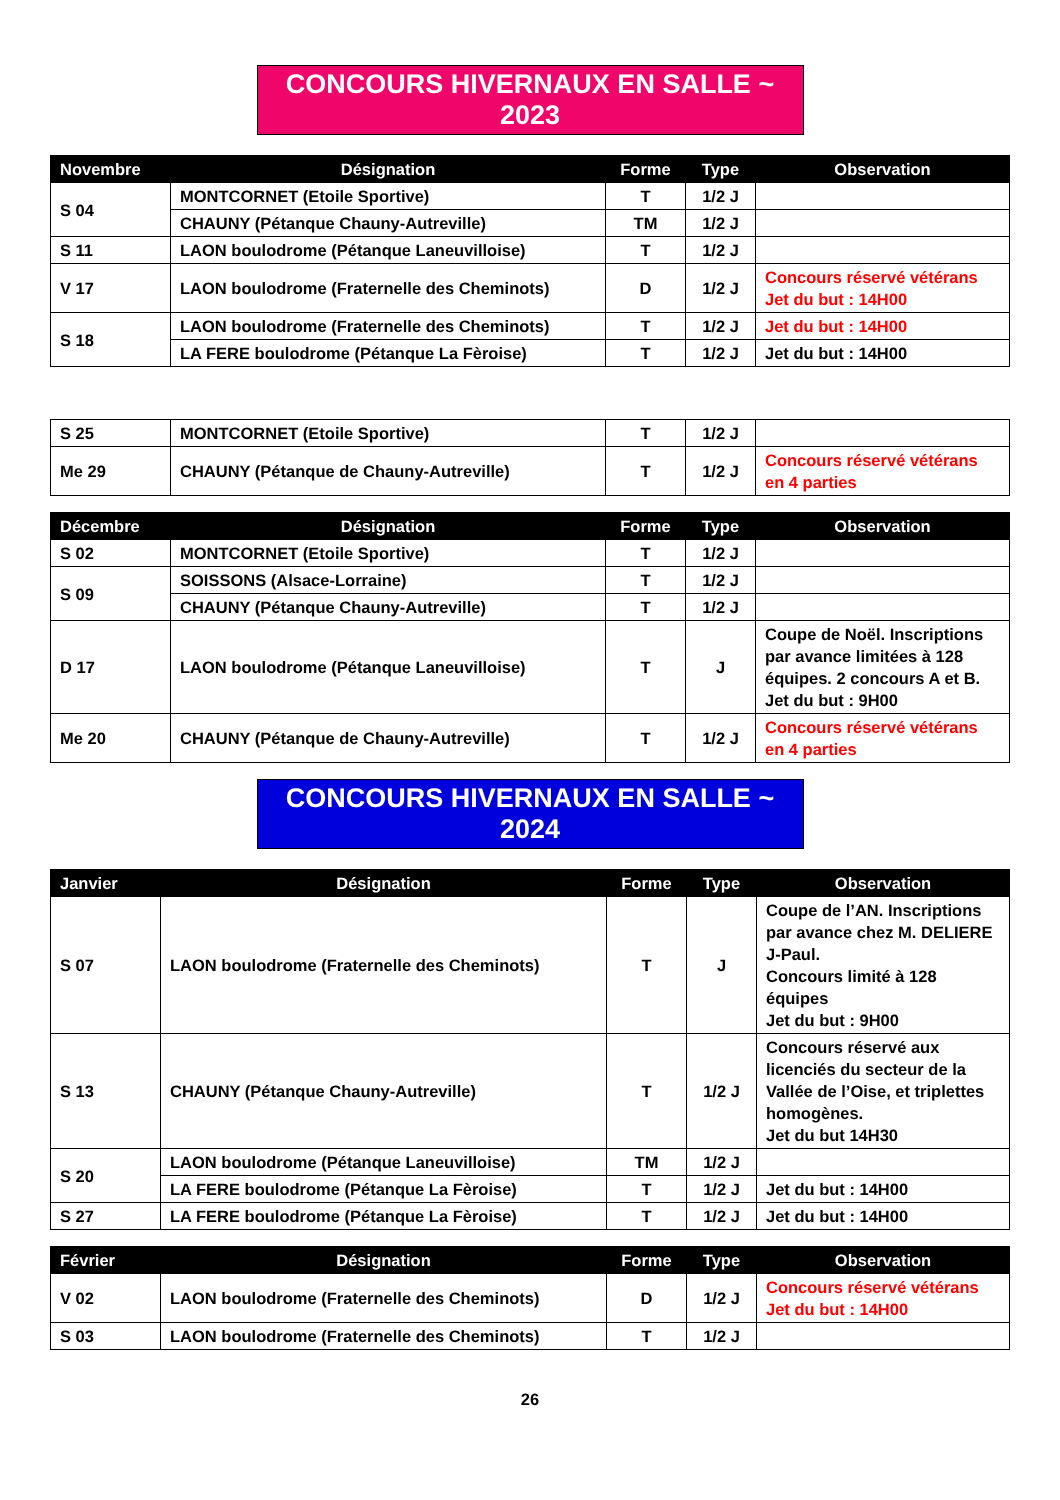CONCOURS HIVERNAUX EN SALLE ~ 2023
| Novembre | Désignation | Forme | Type | Observation |
| --- | --- | --- | --- | --- |
| S 04 | MONTCORNET (Etoile Sportive) | T | 1/2 J | |
| | CHAUNY (Pétanque Chauny-Autreville) | TM | 1/2 J | |
| S 11 | LAON boulodrome (Pétanque Laneuvilloise) | T | 1/2 J | |
| V 17 | LAON boulodrome (Fraternelle des Cheminots) | D | 1/2 J | Concours réservé vétérans Jet du but : 14H00 |
| S 18 | LAON boulodrome (Fraternelle des Cheminots) | T | 1/2 J | Jet du but : 14H00 |
| | LA FERE boulodrome (Pétanque La Fèroise) | T | 1/2 J | Jet du but : 14H00 |
| S 25 | MONTCORNET (Etoile Sportive) | T | 1/2 J | |
| Me 29 | CHAUNY (Pétanque de Chauny-Autreville) | T | 1/2 J | Concours réservé vétérans en 4 parties |
| Décembre | Désignation | Forme | Type | Observation |
| --- | --- | --- | --- | --- |
| S 02 | MONTCORNET (Etoile Sportive) | T | 1/2 J | |
| S 09 | SOISSONS (Alsace-Lorraine) | T | 1/2 J | |
| | CHAUNY (Pétanque Chauny-Autreville) | T | 1/2 J | |
| D 17 | LAON boulodrome (Pétanque Laneuvilloise) | T | J | Coupe de Noël. Inscriptions par avance limitées à 128 équipes. 2 concours A et B. Jet du but : 9H00 |
| Me 20 | CHAUNY (Pétanque de Chauny-Autreville) | T | 1/2 J | Concours réservé vétérans en 4 parties |
CONCOURS HIVERNAUX EN SALLE ~ 2024
| Janvier | Désignation | Forme | Type | Observation |
| --- | --- | --- | --- | --- |
| S 07 | LAON boulodrome (Fraternelle des Cheminots) | T | J | Coupe de l’AN. Inscriptions par avance chez M. DELIERE J-Paul. Concours limité à 128 équipes Jet du but : 9H00 |
| S 13 | CHAUNY (Pétanque Chauny-Autreville) | T | 1/2 J | Concours réservé aux licenciés du secteur de la Vallée de l’Oise, et triplettes homogènes. Jet du but 14H30 |
| S 20 | LAON boulodrome (Pétanque Laneuvilloise) | TM | 1/2 J | |
| | LA FERE boulodrome (Pétanque La Fèroise) | T | 1/2 J | Jet du but : 14H00 |
| S 27 | LA FERE boulodrome (Pétanque La Fèroise) | T | 1/2 J | Jet du but : 14H00 |
| Février | Désignation | Forme | Type | Observation |
| --- | --- | --- | --- | --- |
| V 02 | LAON boulodrome (Fraternelle des Cheminots) | D | 1/2 J | Concours réservé vétérans Jet du but : 14H00 |
| S 03 | LAON boulodrome (Fraternelle des Cheminots) | T | 1/2 J | |
26